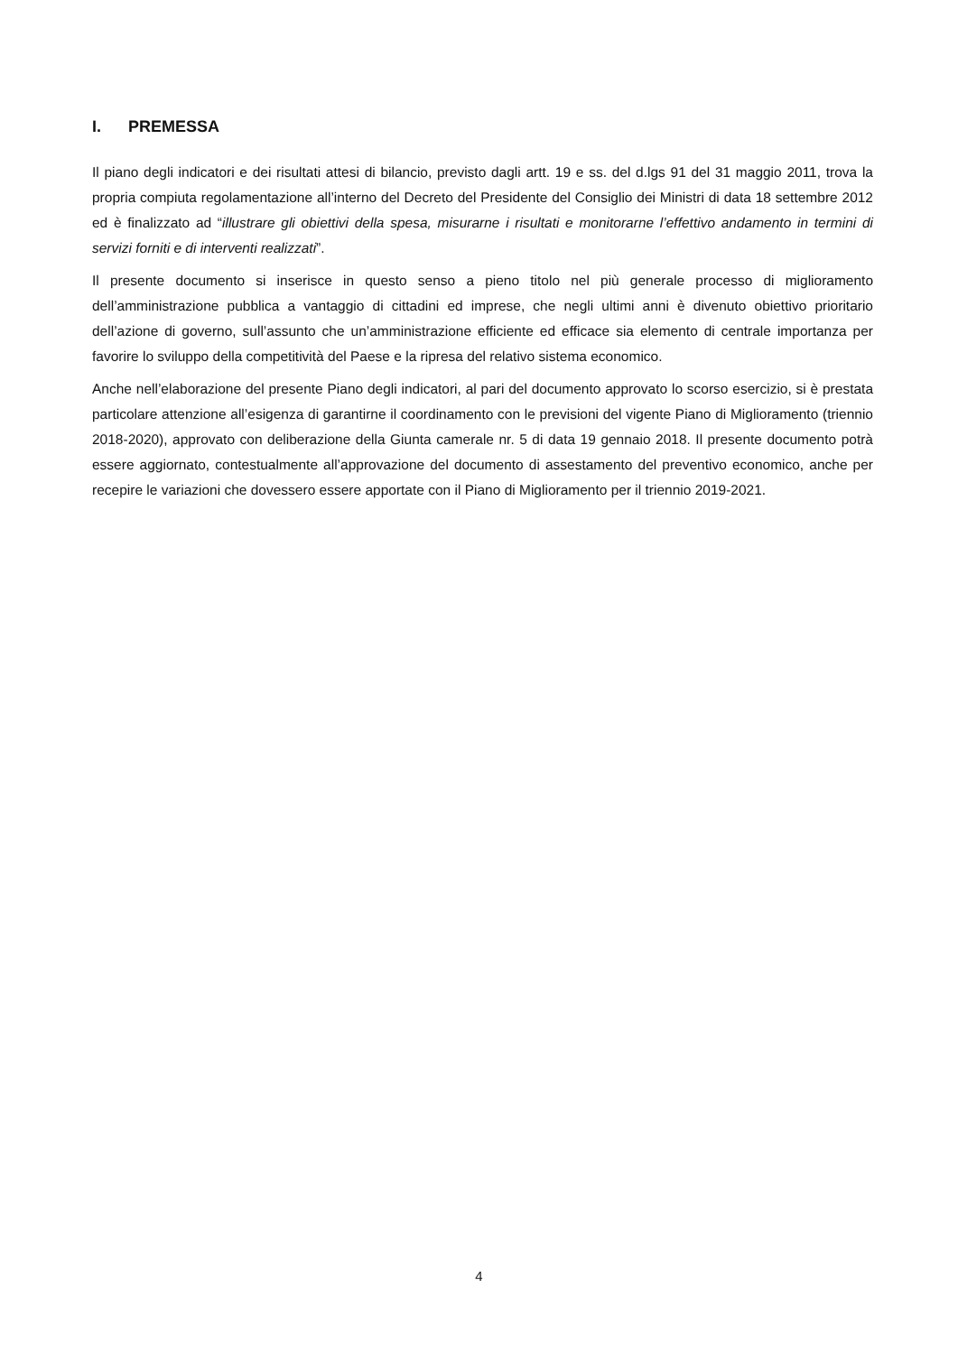I. PREMESSA
Il piano degli indicatori e dei risultati attesi di bilancio, previsto dagli artt. 19 e ss. del d.lgs 91 del 31 maggio 2011, trova la propria compiuta regolamentazione all’interno del Decreto del Presidente del Consiglio dei Ministri di data 18 settembre 2012 ed è finalizzato ad “illustrare gli obiettivi della spesa, misurarne i risultati e monitorarne l’effettivo andamento in termini di servizi forniti e di interventi realizzati”.
Il presente documento si inserisce in questo senso a pieno titolo nel più generale processo di miglioramento dell’amministrazione pubblica a vantaggio di cittadini ed imprese, che negli ultimi anni è divenuto obiettivo prioritario dell’azione di governo, sull’assunto che un’amministrazione efficiente ed efficace sia elemento di centrale importanza per favorire lo sviluppo della competitività del Paese e la ripresa del relativo sistema economico.
Anche nell’elaborazione del presente Piano degli indicatori, al pari del documento approvato lo scorso esercizio, si è prestata particolare attenzione all’esigenza di garantirne il coordinamento con le previsioni del vigente Piano di Miglioramento (triennio 2018-2020), approvato con deliberazione della Giunta camerale nr. 5 di data 19 gennaio 2018. Il presente documento potrà essere aggiornato, contestualmente all’approvazione del documento di assestamento del preventivo economico, anche per recepire le variazioni che dovessero essere apportate con il Piano di Miglioramento per il triennio 2019-2021.
4